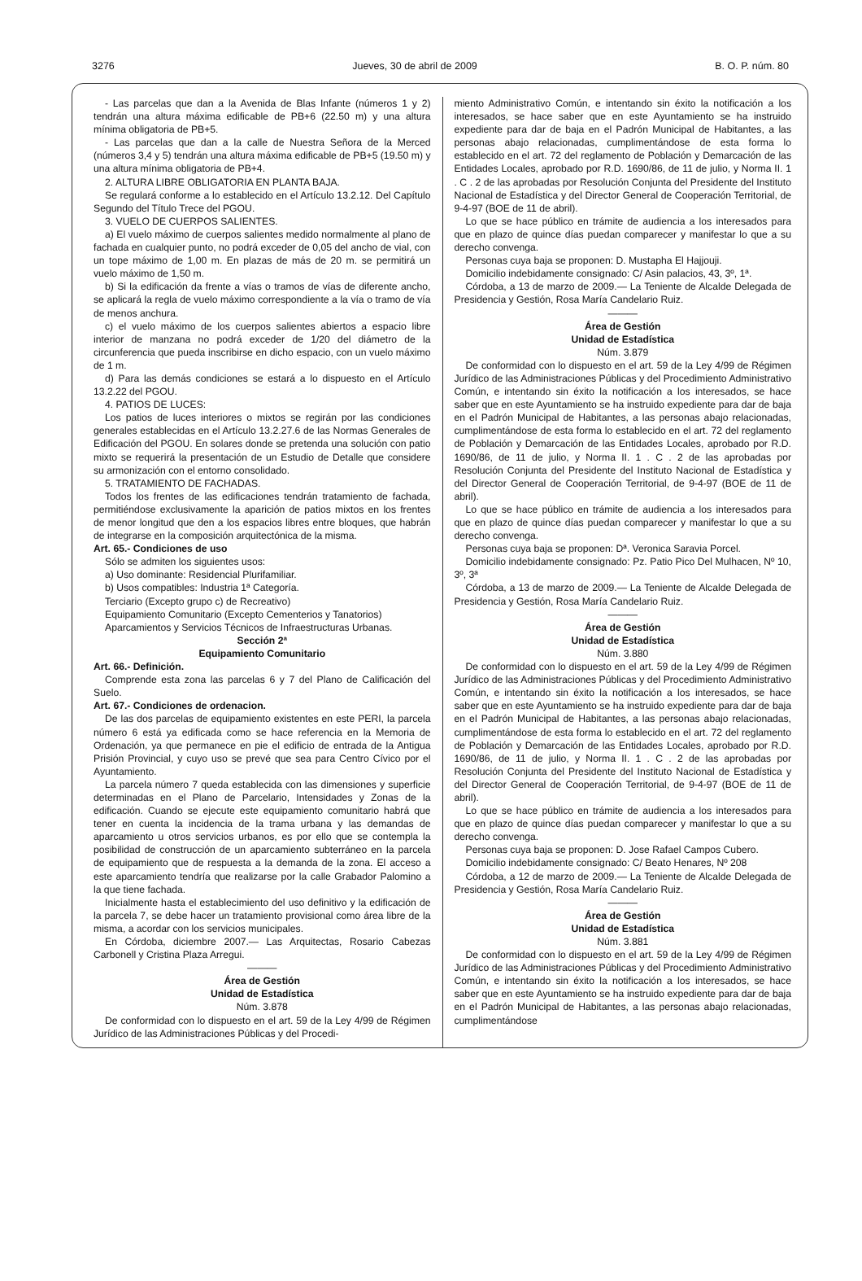3276 Jueves, 30 de abril de 2009 B. O. P. núm. 80
- Las parcelas que dan a la Avenida de Blas Infante (números 1 y 2) tendrán una altura máxima edificable de PB+6 (22.50 m) y una altura mínima obligatoria de PB+5.
- Las parcelas que dan a la calle de Nuestra Señora de la Merced (números 3,4 y 5) tendrán una altura máxima edificable de PB+5 (19.50 m) y una altura mínima obligatoria de PB+4.
2. ALTURA LIBRE OBLIGATORIA EN PLANTA BAJA.
Se regulará conforme a lo establecido en el Artículo 13.2.12. Del Capítulo Segundo del Título Trece del PGOU.
3. VUELO DE CUERPOS SALIENTES.
a) El vuelo máximo de cuerpos salientes medido normalmente al plano de fachada en cualquier punto, no podrá exceder de 0,05 del ancho de vial, con un tope máximo de 1,00 m. En plazas de más de 20 m. se permitirá un vuelo máximo de 1,50 m.
b) Si la edificación da frente a vías o tramos de vías de diferente ancho, se aplicará la regla de vuelo máximo correspondiente a la vía o tramo de vía de menos anchura.
c) el vuelo máximo de los cuerpos salientes abiertos a espacio libre interior de manzana no podrá exceder de 1/20 del diámetro de la circunferencia que pueda inscribirse en dicho espacio, con un vuelo máximo de 1 m.
d) Para las demás condiciones se estará a lo dispuesto en el Artículo 13.2.22 del PGOU.
4. PATIOS DE LUCES:
Los patios de luces interiores o mixtos se regirán por las condiciones generales establecidas en el Artículo 13.2.27.6 de las Normas Generales de Edificación del PGOU. En solares donde se pretenda una solución con patio mixto se requerirá la presentación de un Estudio de Detalle que considere su armonización con el entorno consolidado.
5. TRATAMIENTO DE FACHADAS.
Todos los frentes de las edificaciones tendrán tratamiento de fachada, permitiéndose exclusivamente la aparición de patios mixtos en los frentes de menor longitud que den a los espacios libres entre bloques, que habrán de integrarse en la composición arquitectónica de la misma.
Art. 65.- Condiciones de uso
Sólo se admiten los siguientes usos:
a) Uso dominante: Residencial Plurifamiliar.
b) Usos compatibles: Industria 1ª Categoría.
Terciario (Excepto grupo c) de Recreativo)
Equipamiento Comunitario (Excepto Cementerios y Tanatorios)
Aparcamientos y Servicios Técnicos de Infraestructuras Urbanas.
Sección 2ª
Equipamiento Comunitario
Art. 66.- Definición.
Comprende esta zona las parcelas 6 y 7 del Plano de Calificación del Suelo.
Art. 67.- Condiciones de ordenacion.
De las dos parcelas de equipamiento existentes en este PERI, la parcela número 6 está ya edificada como se hace referencia en la Memoria de Ordenación, ya que permanece en pie el edificio de entrada de la Antigua Prisión Provincial, y cuyo uso se prevé que sea para Centro Cívico por el Ayuntamiento.
La parcela número 7 queda establecida con las dimensiones y superficie determinadas en el Plano de Parcelario, Intensidades y Zonas de la edificación. Cuando se ejecute este equipamiento comunitario habrá que tener en cuenta la incidencia de la trama urbana y las demandas de aparcamiento u otros servicios urbanos, es por ello que se contempla la posibilidad de construcción de un aparcamiento subterráneo en la parcela de equipamiento que de respuesta a la demanda de la zona. El acceso a este aparcamiento tendría que realizarse por la calle Grabador Palomino a la que tiene fachada.
Inicialmente hasta el establecimiento del uso definitivo y la edificación de la parcela 7, se debe hacer un tratamiento provisional como área libre de la misma, a acordar con los servicios municipales.
En Córdoba, diciembre 2007.— Las Arquitectas, Rosario Cabezas Carbonell y Cristina Plaza Arregui.
———
Área de Gestión
Unidad de Estadística
Núm. 3.878
De conformidad con lo dispuesto en el art. 59 de la Ley 4/99 de Régimen Jurídico de las Administraciones Públicas y del Procedi-
miento Administrativo Común, e intentando sin éxito la notificación a los interesados, se hace saber que en este Ayuntamiento se ha instruido expediente para dar de baja en el Padrón Municipal de Habitantes, a las personas abajo relacionadas, cumplimentándose de esta forma lo establecido en el art. 72 del reglamento de Población y Demarcación de las Entidades Locales, aprobado por R.D. 1690/86, de 11 de julio, y Norma II. 1 . C . 2 de las aprobadas por Resolución Conjunta del Presidente del Instituto Nacional de Estadística y del Director General de Cooperación Territorial, de 9-4-97 (BOE de 11 de abril).
Lo que se hace público en trámite de audiencia a los interesados para que en plazo de quince días puedan comparecer y manifestar lo que a su derecho convenga.
Personas cuya baja se proponen: D. Mustapha El Hajjouji.
Domicilio indebidamente consignado: C/ Asin palacios, 43, 3º, 1ª.
Córdoba, a 13 de marzo de 2009.— La Teniente de Alcalde Delegada de Presidencia y Gestión, Rosa María Candelario Ruiz.
———
Área de Gestión
Unidad de Estadística
Núm. 3.879
De conformidad con lo dispuesto en el art. 59 de la Ley 4/99 de Régimen Jurídico de las Administraciones Públicas y del Procedimiento Administrativo Común, e intentando sin éxito la notificación a los interesados, se hace saber que en este Ayuntamiento se ha instruido expediente para dar de baja en el Padrón Municipal de Habitantes, a las personas abajo relacionadas, cumplimentándose de esta forma lo establecido en el art. 72 del reglamento de Población y Demarcación de las Entidades Locales, aprobado por R.D. 1690/86, de 11 de julio, y Norma II. 1 . C . 2 de las aprobadas por Resolución Conjunta del Presidente del Instituto Nacional de Estadística y del Director General de Cooperación Territorial, de 9-4-97 (BOE de 11 de abril).
Lo que se hace público en trámite de audiencia a los interesados para que en plazo de quince días puedan comparecer y manifestar lo que a su derecho convenga.
Personas cuya baja se proponen: Dª. Veronica Saravia Porcel.
Domicilio indebidamente consignado: Pz. Patio Pico Del Mulhacen, Nº 10, 3º, 3ª
Córdoba, a 13 de marzo de 2009.— La Teniente de Alcalde Delegada de Presidencia y Gestión, Rosa María Candelario Ruiz.
———
Área de Gestión
Unidad de Estadística
Núm. 3.880
De conformidad con lo dispuesto en el art. 59 de la Ley 4/99 de Régimen Jurídico de las Administraciones Públicas y del Procedimiento Administrativo Común, e intentando sin éxito la notificación a los interesados, se hace saber que en este Ayuntamiento se ha instruido expediente para dar de baja en el Padrón Municipal de Habitantes, a las personas abajo relacionadas, cumplimentándose de esta forma lo establecido en el art. 72 del reglamento de Población y Demarcación de las Entidades Locales, aprobado por R.D. 1690/86, de 11 de julio, y Norma II. 1 . C . 2 de las aprobadas por Resolución Conjunta del Presidente del Instituto Nacional de Estadística y del Director General de Cooperación Territorial, de 9-4-97 (BOE de 11 de abril).
Lo que se hace público en trámite de audiencia a los interesados para que en plazo de quince días puedan comparecer y manifestar lo que a su derecho convenga.
Personas cuya baja se proponen: D. Jose Rafael Campos Cubero.
Domicilio indebidamente consignado: C/ Beato Henares, Nº 208
Córdoba, a 12 de marzo de 2009.— La Teniente de Alcalde Delegada de Presidencia y Gestión, Rosa María Candelario Ruiz.
———
Área de Gestión
Unidad de Estadística
Núm. 3.881
De conformidad con lo dispuesto en el art. 59 de la Ley 4/99 de Régimen Jurídico de las Administraciones Públicas y del Procedimiento Administrativo Común, e intentando sin éxito la notificación a los interesados, se hace saber que en este Ayuntamiento se ha instruido expediente para dar de baja en el Padrón Municipal de Habitantes, a las personas abajo relacionadas, cumplimentándose